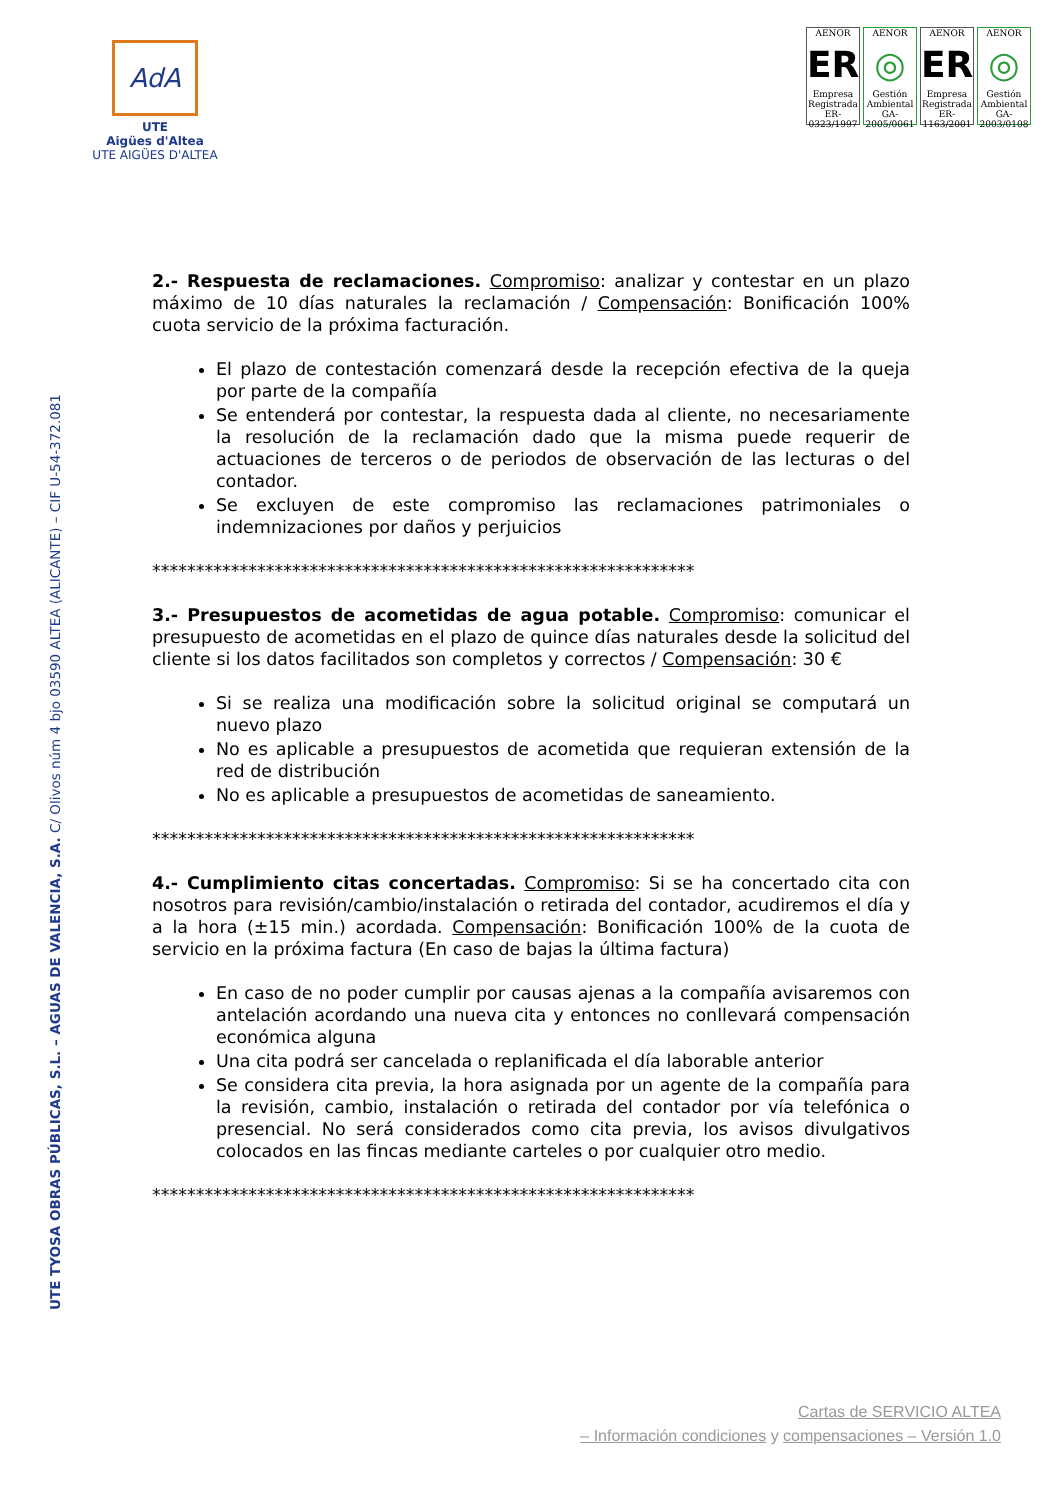AdA
UTE
Aigües d'Altea
UTE AIGÜES D'ALTEA
AENOR
ER
Empresa Registrada
ER-0323/1997
AENOR
◎
Gestión Ambiental
GA-2005/0061
AENOR
ER
Empresa Registrada
ER-1163/2001
AENOR
◎
Gestión Ambiental
GA-2003/0108
UTE TYOSA OBRAS PÚBLICAS, S.L. – AGUAS DE VALENCIA, S.A. C/ Olivos núm 4 bjo 03590 ALTEA (ALICANTE) – CIF U-54-372.081
2.- Respuesta de reclamaciones. Compromiso: analizar y contestar en un plazo máximo de 10 días naturales la reclamación / Compensación: Bonificación 100% cuota servicio de la próxima facturación.
El plazo de contestación comenzará desde la recepción efectiva de la queja por parte de la compañía
Se entenderá por contestar, la respuesta dada al cliente, no necesariamente la resolución de la reclamación dado que la misma puede requerir de actuaciones de terceros o de periodos de observación de las lecturas o del contador.
Se excluyen de este compromiso las reclamaciones patrimoniales o indemnizaciones por daños y perjuicios
**************************************************************
3.- Presupuestos de acometidas de agua potable. Compromiso: comunicar el presupuesto de acometidas en el plazo de quince días naturales desde la solicitud del cliente si los datos facilitados son completos y correctos / Compensación: 30 €
Si se realiza una modificación sobre la solicitud original se computará un nuevo plazo
No es aplicable a presupuestos de acometida que requieran extensión de la red de distribución
No es aplicable a presupuestos de acometidas de saneamiento.
**************************************************************
4.- Cumplimiento citas concertadas. Compromiso: Si se ha concertado cita con nosotros para revisión/cambio/instalación o retirada del contador, acudiremos el día y a la hora (±15 min.) acordada. Compensación: Bonificación 100% de la cuota de servicio en la próxima factura (En caso de bajas la última factura)
En caso de no poder cumplir por causas ajenas a la compañía avisaremos con antelación acordando una nueva cita y entonces no conllevará compensación económica alguna
Una cita podrá ser cancelada o replanificada el día laborable anterior
Se considera cita previa, la hora asignada por un agente de la compañía para la revisión, cambio, instalación o retirada del contador por vía telefónica o presencial. No será considerados como cita previa, los avisos divulgativos colocados en las fincas mediante carteles o por cualquier otro medio.
**************************************************************
Cartas de SERVICIO ALTEA
– Información condiciones y compensaciones – Versión 1.0